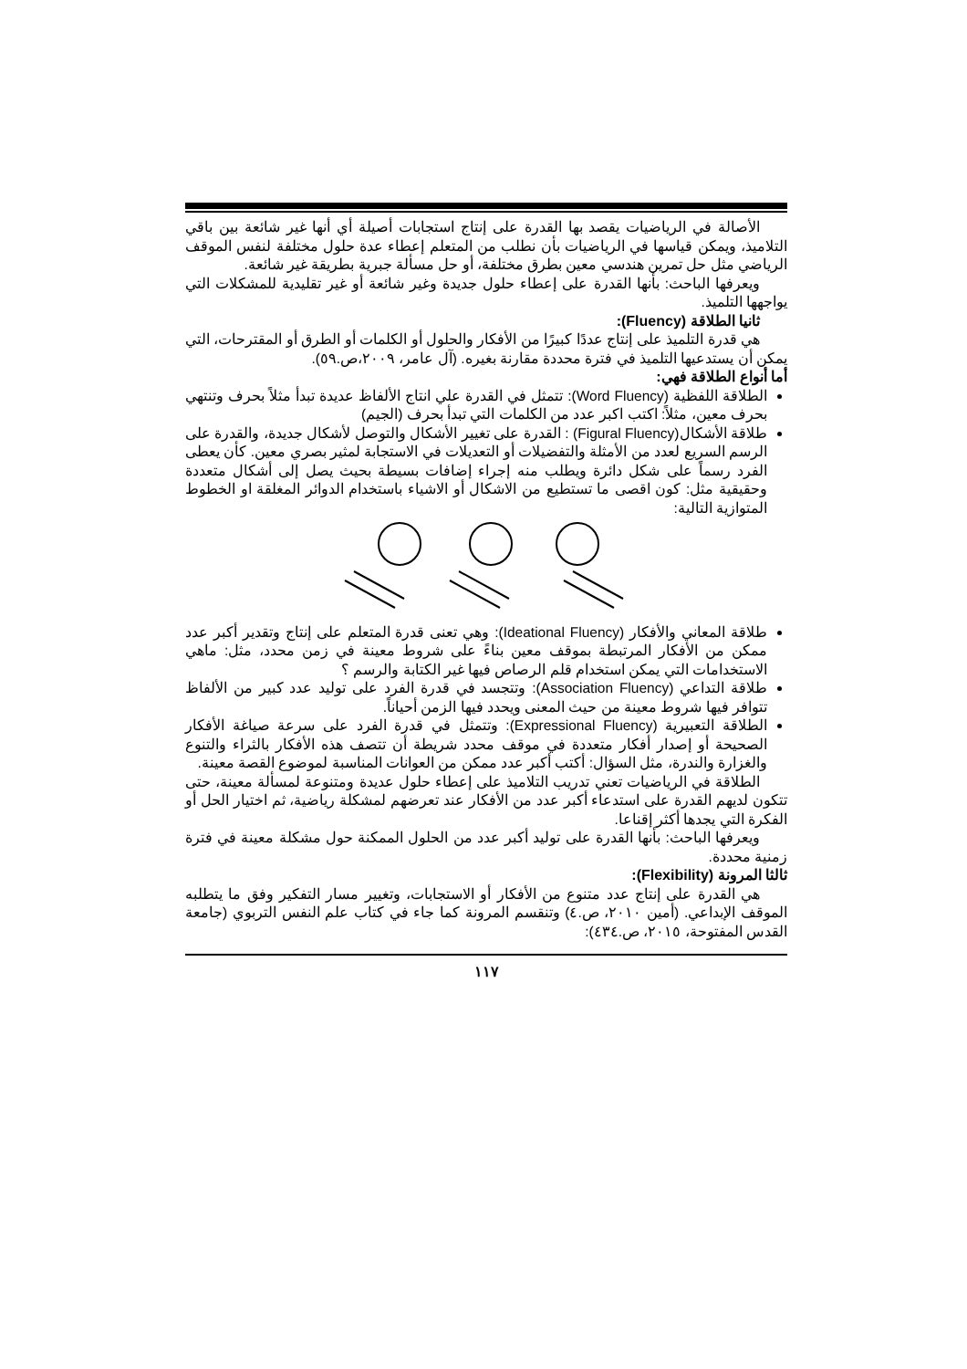الأصالة في الرياضيات يقصد بها القدرة على إنتاج استجابات أصيلة أي أنها غير شائعة بين باقي التلاميذ، ويمكن قياسها في الرياضيات بأن نطلب من المتعلم إعطاء عدة حلول مختلفة لنفس الموقف الرياضي مثل حل تمرين هندسي معين بطرق مختلفة، أو حل مسألة جبرية بطريقة غير شائعة.
ويعرفها الباحث: بأنها القدرة على إعطاء حلول جديدة وغير شائعة أو غير تقليدية للمشكلات التي يواجهها التلميذ.
ثانيا الطلاقة (Fluency):
هي قدرة التلميذ على إنتاج عددًا كبيرًا من الأفكار والحلول أو الكلمات أو الطرق أو المقترحات، التي يمكن أن يستدعيها التلميذ في فترة محددة مقارنة بغيره. (آل عامر، ٢٠٠٩،ص.٥٩).
أما أنواع الطلاقة فهي:
الطلاقة اللفظية (Word Fluency): تتمثل في القدرة علي انتاج الألفاظ عديدة تبدأ مثلاً بحرف وتنتهي بحرف معين، مثلاً: اكتب اكبر عدد من الكلمات التي تبدأ بحرف (الجيم)
طلاقة الأشكال(Figural Fluency) : القدرة على تغيير الأشكال والتوصل لأشكال جديدة، والقدرة على الرسم السريع لعدد من الأمثلة والتفضيلات أو التعديلات في الاستجابة لمثير بصري معين. كأن يعطى الفرد رسماً على شكل دائرة ويطلب منه إجراء إضافات بسيطة بحيث يصل إلى أشكال متعددة وحقيقية مثل: كون اقصى ما تستطيع من الاشكال أو الاشياء باستخدام الدوائر المغلقة او الخطوط المتوازية التالية:
طلاقة المعاني والأفكار (Ideational Fluency): وهي تعنى قدرة المتعلم على إنتاج وتقدير أكبر عدد ممكن من الأفكار المرتبطة بموقف معين بناءً على شروط معينة في زمن محدد، مثل: ماهي الاستخدامات التي يمكن استخدام قلم الرصاص فيها غير الكتابة والرسم ؟
طلاقة التداعي (Association Fluency): وتتجسد في قدرة الفرد على توليد عدد كبير من الألفاظ تتوافر فيها شروط معينة من حيث المعنى ويحدد فيها الزمن أحياناً.
الطلاقة التعبيرية (Expressional Fluency): وتتمثل في قدرة الفرد على سرعة صياغة الأفكار الصحيحة أو إصدار أفكار متعددة في موقف محدد شريطة أن تتصف هذه الأفكار بالثراء والتنوع والغزارة والندرة، مثل السؤال: أكتب أكبر عدد ممكن من العوانات المناسبة لموضوع القصة معينة.
الطلاقة في الرياضيات تعني تدريب التلاميذ على إعطاء حلول عديدة ومتنوعة لمسألة معينة، حتى تتكون لديهم القدرة على استدعاء أكبر عدد من الأفكار عند تعرضهم لمشكلة رياضية، ثم اختيار الحل أو الفكرة التي يجدها أكثر إقناعا.
ويعرفها الباحث: بأنها القدرة على توليد أكبر عدد من الحلول الممكنة حول مشكلة معينة في فترة زمنية محددة.
ثالثا المرونة (Flexibility):
هي القدرة على إنتاج عدد متنوع من الأفكار أو الاستجابات، وتغيير مسار التفكير وفق ما يتطلبه الموقف الإبداعي. (أمين ٢٠١٠، ص.٤) وتنقسم المرونة كما جاء في كتاب علم النفس التربوي (جامعة القدس المفتوحة، ٢٠١٥، ص.٤٣٤):
١١٧